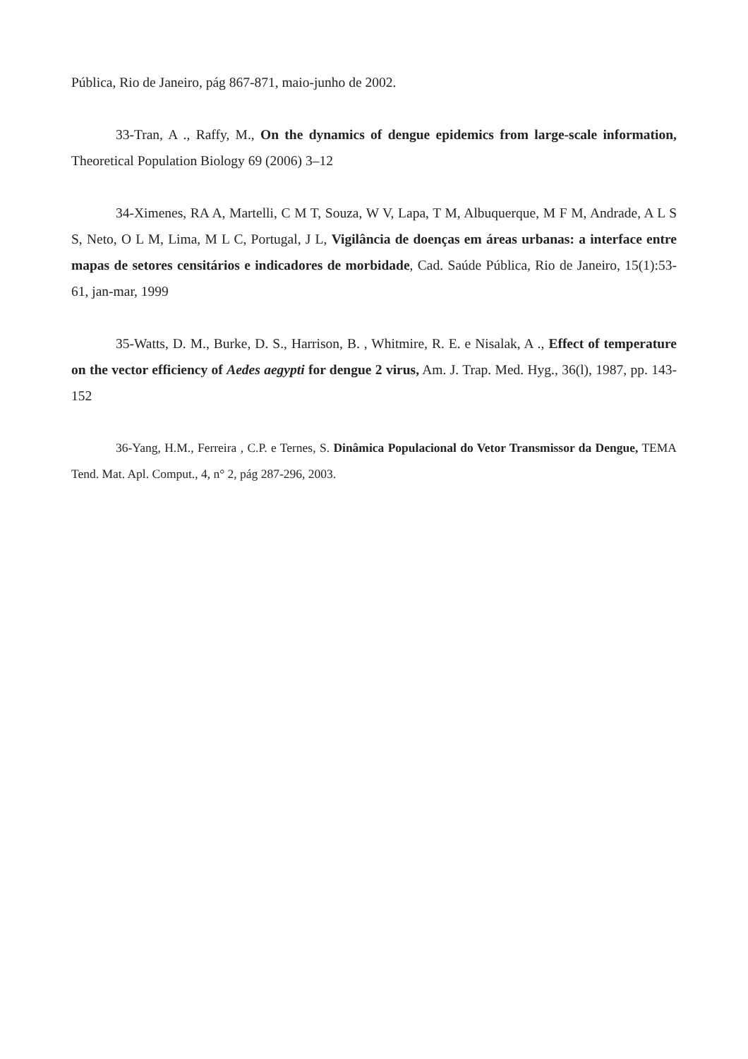Pública, Rio de Janeiro, pág 867-871, maio-junho de 2002.
33-Tran, A ., Raffy, M., On the dynamics of dengue epidemics from large-scale information, Theoretical Population Biology 69 (2006) 3–12
34-Ximenes, RA A, Martelli, C M T, Souza, W V, Lapa, T M, Albuquerque, M F M, Andrade, A L S S, Neto, O L M, Lima, M L C, Portugal, J L, Vigilância de doenças em áreas urbanas: a interface entre mapas de setores censitários e indicadores de morbidade, Cad. Saúde Pública, Rio de Janeiro, 15(1):53-61, jan-mar, 1999
35-Watts, D. M., Burke, D. S., Harrison, B. , Whitmire, R. E. e Nisalak, A ., Effect of temperature on the vector efficiency of Aedes aegypti for dengue 2 virus, Am. J. Trap. Med. Hyg., 36(l), 1987, pp. 143-152
36-Yang, H.M., Ferreira , C.P. e Ternes, S. Dinâmica Populacional do Vetor Transmissor da Dengue, TEMA Tend. Mat. Apl. Comput., 4, n° 2, pág 287-296, 2003.